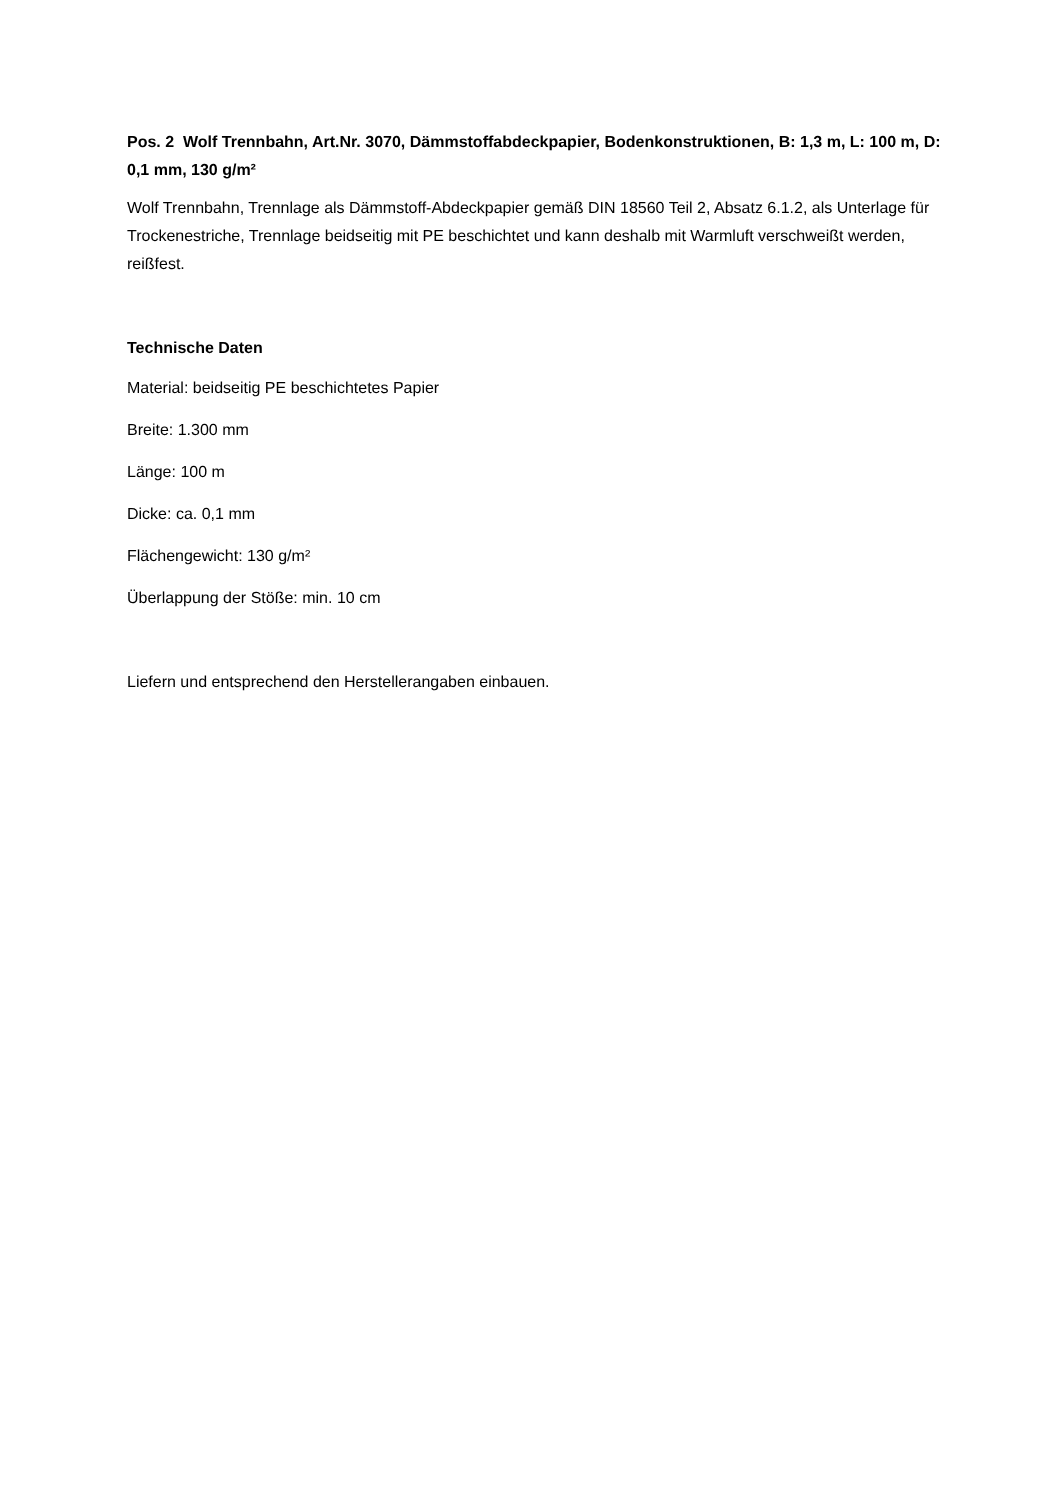Pos. 2 Wolf Trennbahn, Art.Nr. 3070, Dämmstoffabdeckpapier, Bodenkonstruktionen, B: 1,3 m, L: 100 m, D: 0,1 mm, 130 g/m²
Wolf Trennbahn, Trennlage als Dämmstoff-Abdeckpapier gemäß DIN 18560 Teil 2, Absatz 6.1.2, als Unterlage für Trockenestriche, Trennlage beidseitig mit PE beschichtet und kann deshalb mit Warmluft verschweißt werden, reißfest.
Technische Daten
Material: beidseitig PE beschichtetes Papier
Breite: 1.300 mm
Länge: 100 m
Dicke: ca. 0,1 mm
Flächengewicht: 130 g/m²
Überlappung der Stöße: min. 10 cm
Liefern und entsprechend den Herstellerangaben einbauen.